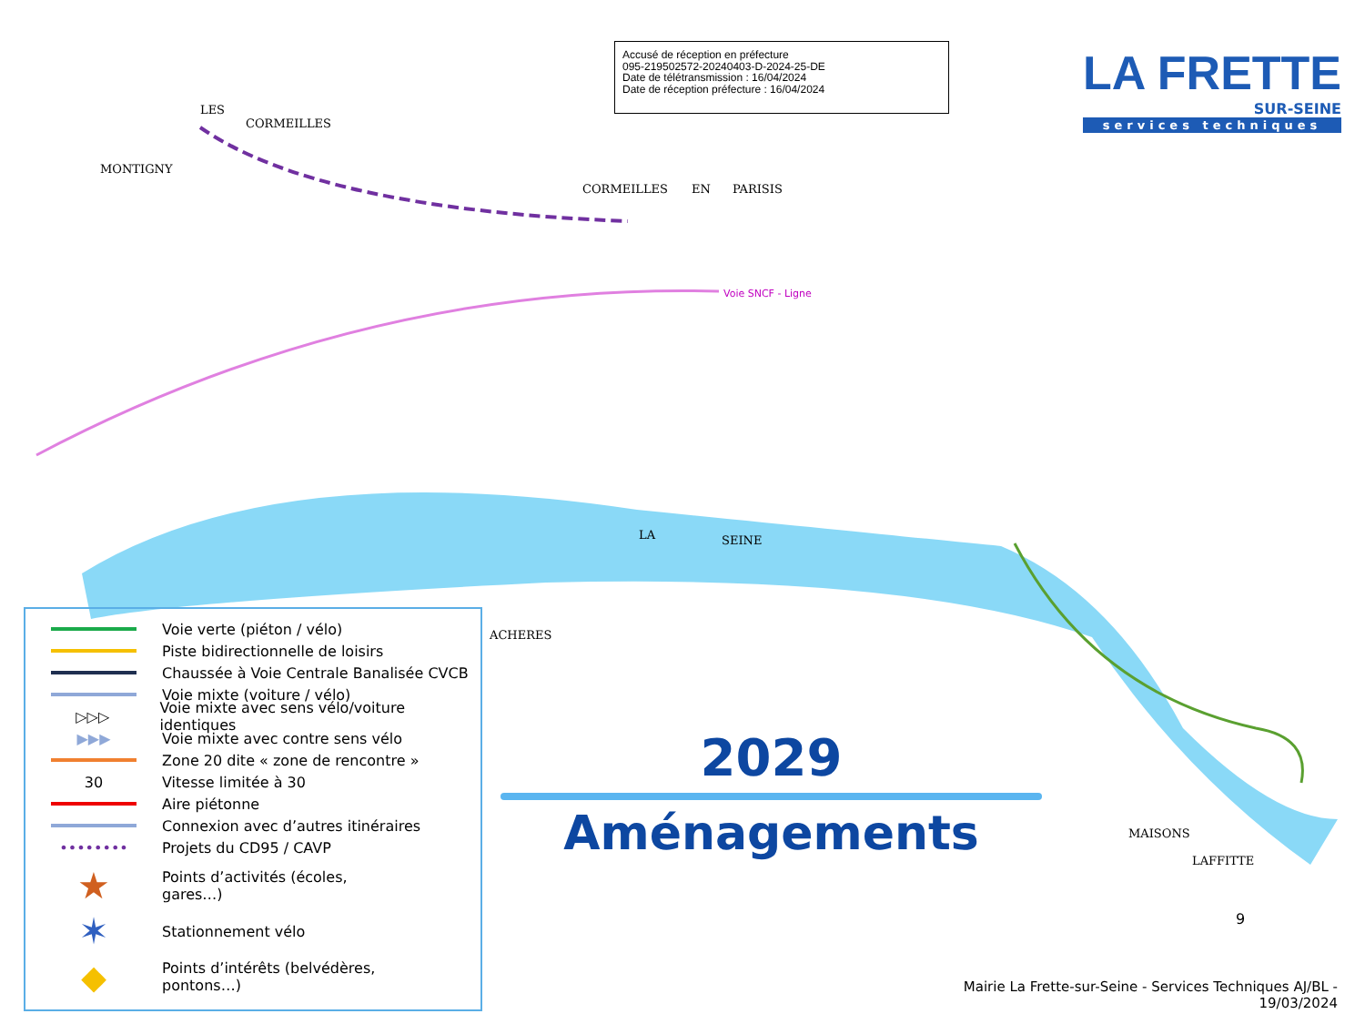Accusé de réception en préfecture
095-219502572-20240403-D-2024-25-DE
Date de télétransmission : 16/04/2024
Date de réception préfecture : 16/04/2024
LA FRETTE
SUR-SEINE
services techniques
LES
CORMEILLES
MONTIGNY
CORMEILLES
EN
PARISIS
Voie SNCF - Ligne
LA
SEINE
ACHERES
MAISONS
LAFFITTE
Voie verte (piéton / vélo)
Piste bidirectionnelle de loisirs
Chaussée à Voie Centrale Banalisée CVCB
Voie mixte (voiture / vélo)
▷▷▷
Voie mixte avec sens vélo/voiture identiques
▶▶▶
Voie mixte avec contre sens vélo
Zone 20 dite « zone de rencontre »
30 Vitesse limitée à 30
Aire piétonne
Connexion avec d’autres itinéraires
•••••••• Projets du CD95 / CAVP
★
Points d’activités (écoles,
gares…)
✶
Stationnement vélo
◆
Points d’intérêts (belvédères,
pontons…)
2029
Aménagements
9
Mairie La Frette-sur-Seine - Services Techniques AJ/BL -
19/03/2024